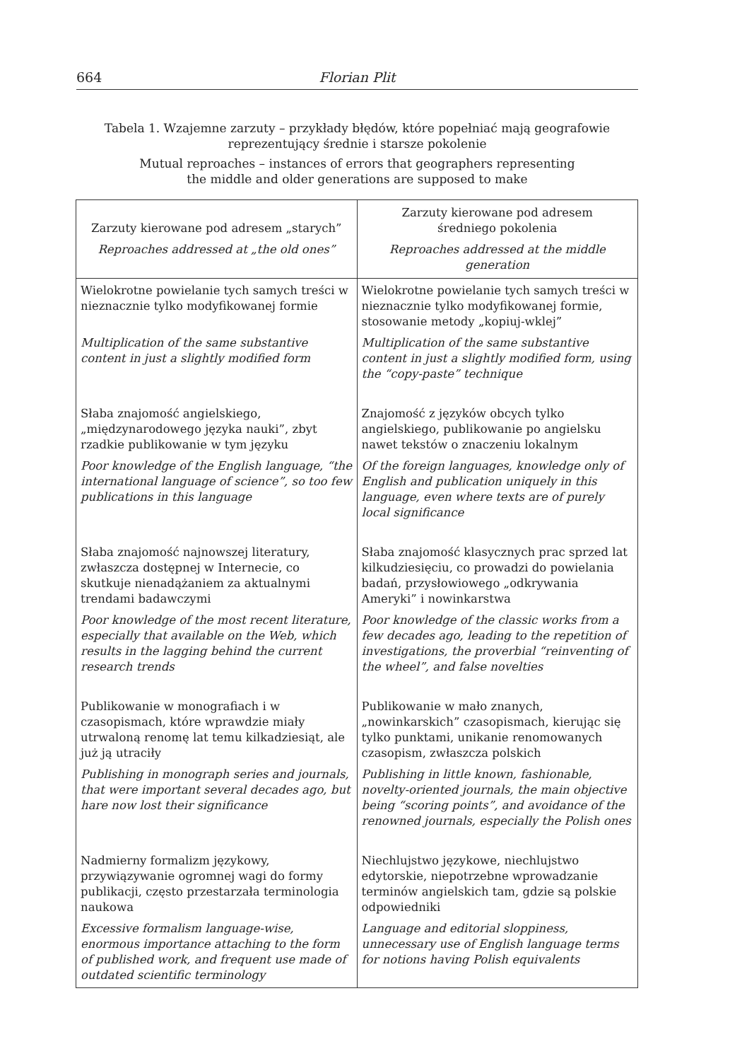664 Florian Plit
Tabela 1. Wzajemne zarzuty – przykłady błędów, które popełniać mają geografowie
reprezentujący średnie i starsze pokolenie
Mutual reproaches – instances of errors that geographers representing
the middle and older generations are supposed to make
| Zarzuty kierowane pod adresem „starych” Reproaches addressed at „the old ones” | Zarzuty kierowane pod adresem średniego pokolenia Reproaches addressed at the middle generation |
| --- | --- |
| Wielokrotne powielanie tych samych treści w nieznacznie tylko modyfikowanej formie Multiplication of the same substantive content in just a slightly modified form | Wielokrotne powielanie tych samych treści w nieznacznie tylko modyfikowanej formie, stosowanie metody „kopiuj-wklej” Multiplication of the same substantive content in just a slightly modified form, using the “copy-paste” technique |
| Słaba znajomość angielskiego, „międzynarodowego języka nauki”, zbyt rzadkie publikowanie w tym języku Poor knowledge of the English language, “the international language of science”, so too few publications in this language | Znajomość z języków obcych tylko angielskiego, publikowanie po angielsku nawet tekstów o znaczeniu lokalnym Of the foreign languages, knowledge only of English and publication uniquely in this language, even where texts are of purely local significance |
| Słaba znajomość najnowszej literatury, zwłaszcza dostępnej w Internecie, co skutkuje nienadążaniem za aktualnymi trendami badawczymi Poor knowledge of the most recent literature, especially that available on the Web, which results in the lagging behind the current research trends | Słaba znajomość klasycznych prac sprzed lat kilkudziesięciu, co prowadzi do powielania badań, przysłowiowego „odkrywania Ameryki” i nowinkarstwa Poor knowledge of the classic works from a few decades ago, leading to the repetition of investigations, the proverbial “reinventing of the wheel”, and false novelties |
| Publikowanie w monografiach i w czasopismach, które wprawdzie miały utrwaloną renomę lat temu kilkadziesiąt, ale już ją utraciły Publishing in monograph series and journals, that were important several decades ago, but hare now lost their significance | Publikowanie w mało znanych, „nowinkarskich” czasopismach, kierując się tylko punktami, unikanie renomowanych czasopism, zwłaszcza polskich Publishing in little known, fashionable, novelty-oriented journals, the main objective being “scoring points”, and avoidance of the renowned journals, especially the Polish ones |
| Nadmierny formalizm językowy, przywiązywanie ogromnej wagi do formy publikacji, często przestarzała terminologia naukowa Excessive formalism language-wise, enormous importance attaching to the form of published work, and frequent use made of outdated scientific terminology | Niechlujstwo językowe, niechlujstwo edytorskie, niepotrzebne wprowadzanie terminów angielskich tam, gdzie są polskie odpowiedniki Language and editorial sloppiness, unnecessary use of English language terms for notions having Polish equivalents |